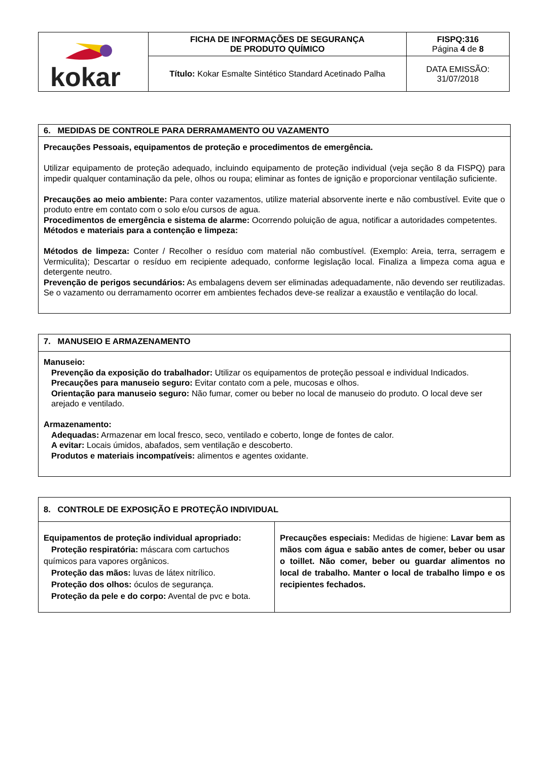| kokar | FICHA DE INFORMAÇÕES DE SEGURANÇA DE PRODUTO QUÍMICO | FISPQ:316 Página 4 de 8 |
| | Título: Kokar Esmalte Sintético Standard Acetinado Palha | DATA EMISSÃO: 31/07/2018 |
6. MEDIDAS DE CONTROLE PARA DERRAMAMENTO OU VAZAMENTO
Precauções Pessoais, equipamentos de proteção e procedimentos de emergência.
Utilizar equipamento de proteção adequado, incluindo equipamento de proteção individual (veja seção 8 da FISPQ) para impedir qualquer contaminação da pele, olhos ou roupa; eliminar as fontes de ignição e proporcionar ventilação suficiente.
Precauções ao meio ambiente: Para conter vazamentos, utilize material absorvente inerte e não combustível. Evite que o produto entre em contato com o solo e/ou cursos de agua.
Procedimentos de emergência e sistema de alarme: Ocorrendo poluição de agua, notificar a autoridades competentes.
Métodos e materiais para a contenção e limpeza:
Métodos de limpeza: Conter / Recolher o resíduo com material não combustível. (Exemplo: Areia, terra, serragem e Vermiculita); Descartar o resíduo em recipiente adequado, conforme legislação local. Finaliza a limpeza coma agua e detergente neutro.
Prevenção de perigos secundários: As embalagens devem ser eliminadas adequadamente, não devendo ser reutilizadas. Se o vazamento ou derramamento ocorrer em ambientes fechados deve-se realizar a exaustão e ventilação do local.
7. MANUSEIO E ARMAZENAMENTO
Manuseio:
Prevenção da exposição do trabalhador: Utilizar os equipamentos de proteção pessoal e individual Indicados.
Precauções para manuseio seguro: Evitar contato com a pele, mucosas e olhos.
Orientação para manuseio seguro: Não fumar, comer ou beber no local de manuseio do produto. O local deve ser arejado e ventilado.
Armazenamento:
Adequadas: Armazenar em local fresco, seco, ventilado e coberto, longe de fontes de calor.
A evitar: Locais úmidos, abafados, sem ventilação e descoberto.
Produtos e materiais incompatíveis: alimentos e agentes oxidante.
| 8. CONTROLE DE EXPOSIÇÃO E PROTEÇÃO INDIVIDUAL | |
| --- | --- |
| Equipamentos de proteção individual apropriado: Proteção respiratória: máscara com cartuchos químicos para vapores orgânicos. Proteção das mãos: luvas de látex nitrílico. Proteção dos olhos: óculos de segurança. Proteção da pele e do corpo: Avental de pvc e bota. | Precauções especiais: Medidas de higiene: Lavar bem as mãos com água e sabão antes de comer, beber ou usar o toillet. Não comer, beber ou guardar alimentos no local de trabalho. Manter o local de trabalho limpo e os recipientes fechados. |